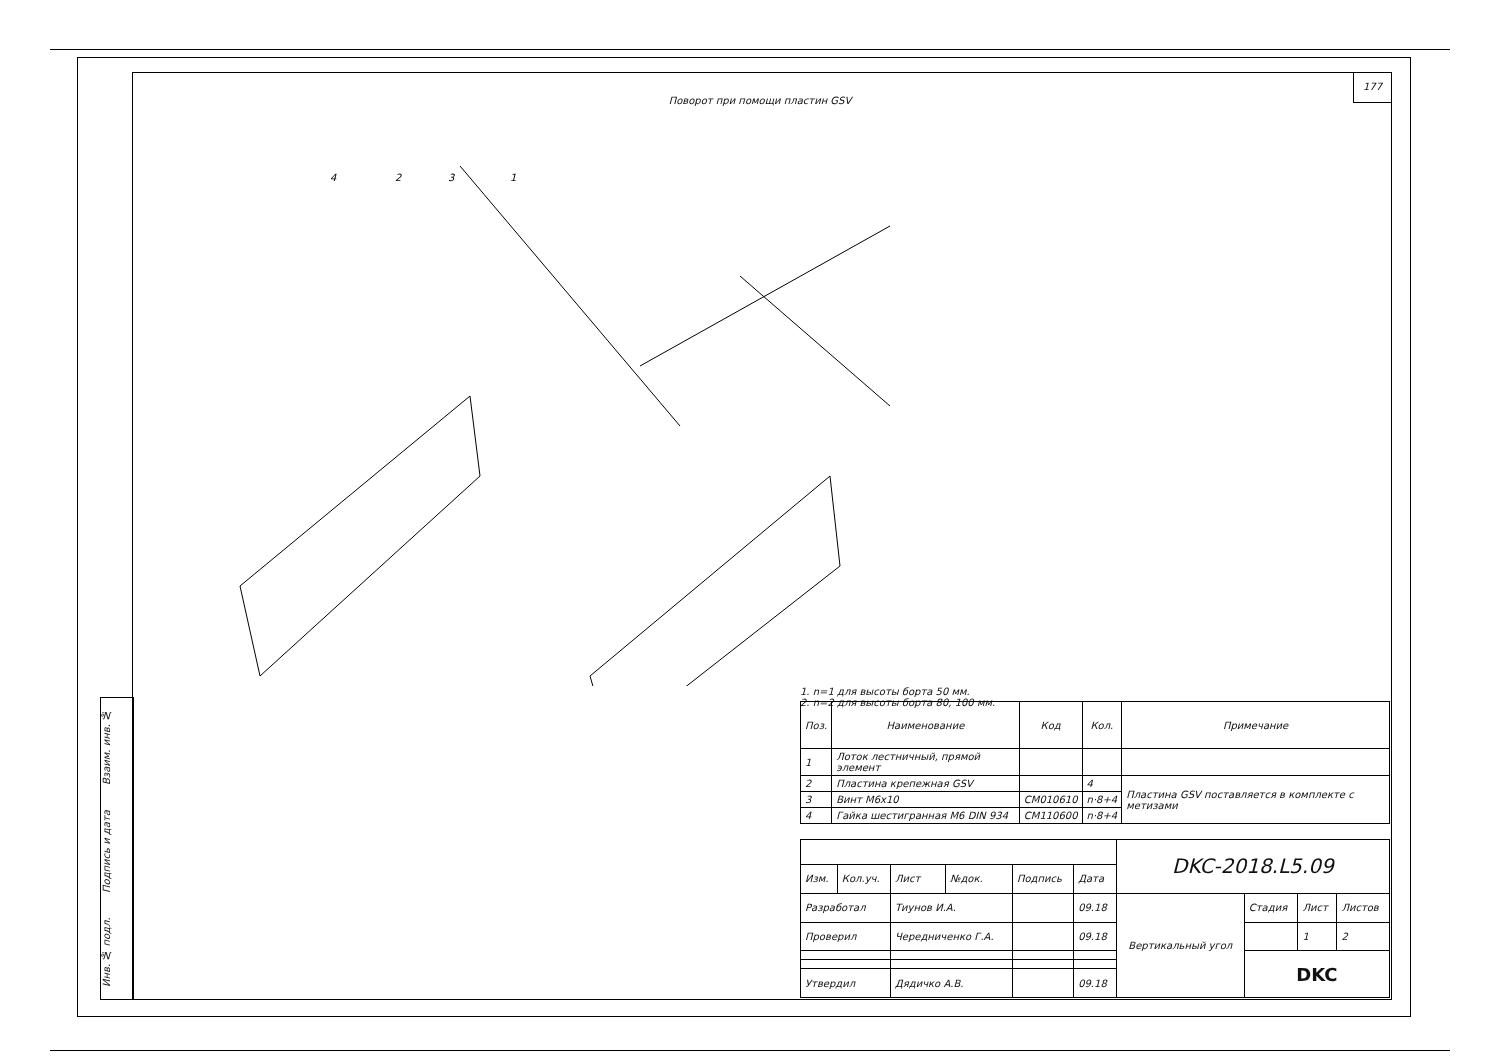177
Инв. № подл. Подпись и дата Взаим. инв. №
Поворот при помощи пластин GSV
4
2
3
1
1. n=1 для высоты борта 50 мм.
2. n=2 для высоты борта 80, 100 мм.
| Поз. | Наименование | Код | Кол. | Примечание |
| --- | --- | --- | --- | --- |
| 1 | Лоток лестничный, прямой элемент | | | |
| 2 | Пластина крепежная GSV | | 4 | Пластина GSV поставляется в комплекте с метизами |
| 3 | Винт М6х10 | CM010610 | n·8+4 | |
| 4 | Гайка шестигранная М6 DIN 934 | CM110600 | n·8+4 | |
| | | | | | | DKC-2018.L5.09 | | | |
| Изм. | Кол.уч. | Лист | №док. | Подпись | Дата | | | | |
| Разработал | | Тиунов И.А. | | | 09.18 | Вертикальный угол | Стадия | Лист | Листов |
| Проверил | | Чередниченко Г.А. | | | 09.18 | | | 1 | 2 |
| | | | | | | | DKC | | |
| Утвердил | | Дядичко А.В. | | | 09.18 | | | | |